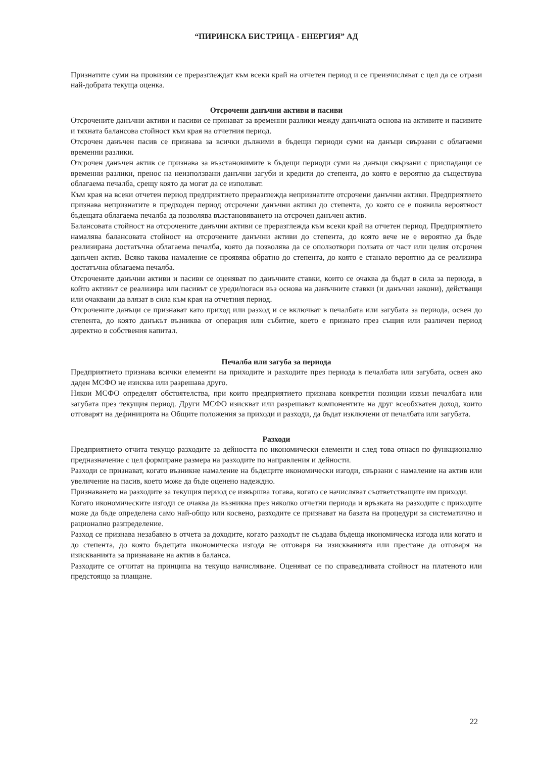“ПИРИНСКА БИСТРИЦА - ЕНЕРГИЯ” АД
Признатите суми на провизии се преразглеждат към всеки край на отчетен период и се преизчисляват с цел да се отрази най-добрата текуща оценка.
Отсрочени данъчни активи и пасиви
Отсрочените данъчни активи и пасиви се принават за временни разлики между данъчната основа на активите и пасивите и тяхната балансова стойност към края на отчетния период.
Отсрочен данъчен пасив се признава за всички дължими в бъдещи периоди суми на данъци свързани с облагаеми временни разлики.
Отсрочен данъчен актив се признава за възстановимите в бъдещи периоди суми на данъци свързани с приспадащи се временни разлики, пренос на неизползвани данъчни загуби и кредити до степента, до която е вероятно да съществува облагаема печалба, срещу която да могат да се използват.
Към края на всеки отчетен период предприятието преразглежда непризнатите отсрочени данъчни активи. Предприятието признава непризнатите в предходен период отсрочени данъчни активи до степента, до която се е появила вероятност бъдещата облагаема печалба да позволява възстановяването на отсрочен данъчен актив.
Балансовата стойност на отсрочените данъчни активи се преразглежда към всеки край на отчетен период. Предприятието намалява балансовата стойност на отсрочените данъчни активи до степента, до която вече не е вероятно да бъде реализирана достатъчна облагаема печалба, която да позволява да се оползотвори ползата от част или целия отсрочен данъчен актив. Всяко такова намаление се проявява обратно до степента, до която е станало вероятно да се реализира достатъчна облагаема печалба.
Отсрочените данъчни активи и пасиви се оценяват по данъчните ставки, които се очаква да бъдат в сила за периода, в който активът се реализира или пасивът се уреди/погаси въз основа на данъчните ставки (и данъчни закони), действащи или очаквани да влязат в сила към края на отчетния период.
Отсрочените данъци се признават като приход или разход и се включват в печалбата или загубата за периода, освен до степента, до която данъкът възниква от операция или събитие, което е признато през същия или различен период директно в собствения капитал.
Печалба или загуба за периода
Предприятието признава всички елементи на приходите и разходите през периода в печалбата или загубата, освен ако даден МСФО не изисква или разрешава друго.
Някои МСФО определят обстоятелства, при които предприятието признава конкретни позиции извън печалбата или загубата през текущия период. Други МСФО изискват или разрешават компонентите на друг всеобхватен доход, които отговарят на дефиницията на Общите положения за приходи и разходи, да бъдат изключени от печалбата или загубата.
Разходи
Предприятието отчита текущо разходите за дейността по икономически елементи и след това отнася по функционално предназначение с цел формиране размера на разходите по направления и дейности.
Разходи се признават, когато възникне намаление на бъдещите икономически изгоди, свързани с намаление на актив или увеличение на пасив, което може да бъде оценено надеждно.
Признаването на разходите за текущия период се извършва тогава, когато се начисляват съответстващите им приходи.
Когато икономическите изгоди се очаква да възникна през няколко отчетни периода и връзката на разходите с приходите може да бъде определена само най-общо или косвено, разходите се признават на базата на процедури за систематично и рационално разпределение.
Разход се признава незабавно в отчета за доходите, когато разходът не създава бъдеща икономическа изгода или когато и до степента, до която бъдещата икономическа изгода не отговаря на изискванията или престане да отговаря на изискванията за признаване на актив в баланса.
Разходите се отчитат на принципа на текущо начисляване. Оценяват се по справедливата стойност на платеното или предстоящо за плащане.
22